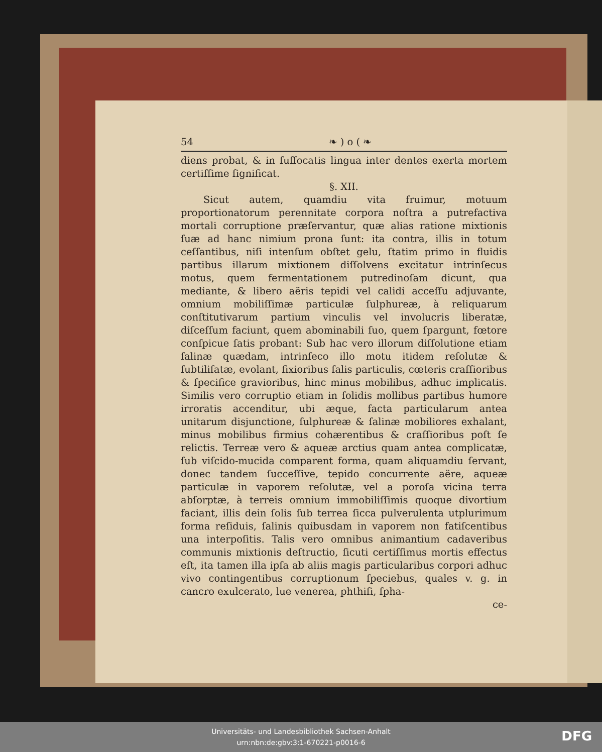54 ❧ ) o ( ❧
diens probat, & in ſuffocatis lingua inter dentes exerta mortem certiſſime ſignificat.
§. XII.
Sicut autem, quamdiu vita fruimur, motuum proportionatorum perennitate corpora noſtra a putrefactiva mortali corruptione præſervantur, quæ alias ratione mixtionis ſuæ ad hanc nimium prona ſunt: ita contra, illis in totum ceſſantibus, niſi intenſum obſtet gelu, ſtatim primo in fluidis partibus illarum mixtionem diſſolvens excitatur intrinſecus motus, quem fermentationem putredinoſam dicunt, qua mediante, & libero aëris tepidi vel calidi acceſſu adjuvante, omnium mobiliſſimæ particulæ ſulphureæ, à reliquarum conſtitutivarum partium vinculis vel involucris liberatæ, diſceſſum faciunt, quem abominabili ſuo, quem ſpargunt, fœtore conſpicue ſatis probant: Sub hac vero illorum diſſolutione etiam ſalinæ quædam, intrinſeco illo motu itidem reſolutæ & ſubtiliſatæ, evolant, fixioribus ſalis particulis, cœteris craſſioribus & ſpecifice gravioribus, hinc minus mobilibus, adhuc implicatis. Similis vero corruptio etiam in ſolidis mollibus partibus humore irroratis accenditur, ubi æque, facta particularum antea unitarum disjunctione, ſulphureæ & ſalinæ mobiliores exhalant, minus mobilibus firmius cohærentibus & craſſioribus poſt ſe relictis. Terreæ vero & aqueæ arctius quam antea complicatæ, ſub viſcido-mucida comparent forma, quam aliquamdiu ſervant, donec tandem ſucceſſive, tepido concurrente aëre, aqueæ particulæ in vaporem reſolutæ, vel a poroſa vicina terra abſorptæ, à terreis omnium immobiliſſimis quoque divortium faciant, illis dein ſolis ſub terrea ſicca pulverulenta utplurimum forma reſiduis, ſalinis quibusdam in vaporem non fatiſcentibus una interpoſitis. Talis vero omnibus animantium cadaveribus communis mixtionis deſtructio, ſicuti certiſſimus mortis effectus eſt, ita tamen illa ipſa ab aliis magis particularibus corpori adhuc vivo contingentibus corruptionum ſpeciebus, quales v. g. in cancro exulcerato, lue venerea, phthiſi, ſpha-
ce-
Universitäts- und Landesbibliothek Sachsen-Anhalt
urn:nbn:de:gbv:3:1-670221-p0016-6
DFG